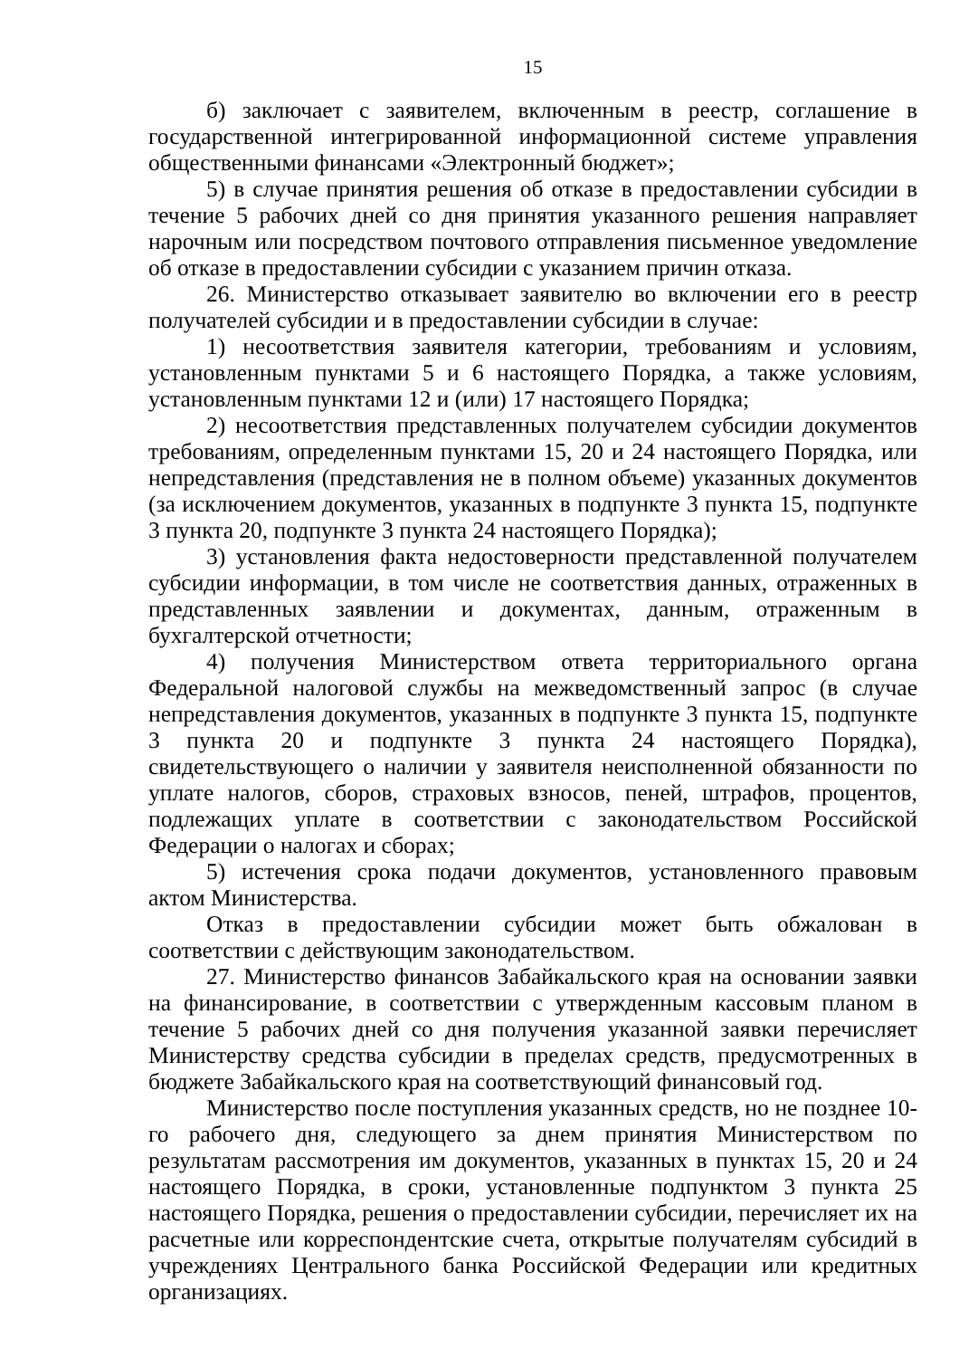15
б) заключает с заявителем, включенным в реестр, соглашение в государственной интегрированной информационной системе управления общественными финансами «Электронный бюджет»;
5) в случае принятия решения об отказе в предоставлении субсидии в течение 5 рабочих дней со дня принятия указанного решения направляет нарочным или посредством почтового отправления письменное уведомление об отказе в предоставлении субсидии с указанием причин отказа.
26. Министерство отказывает заявителю во включении его в реестр получателей субсидии и в предоставлении субсидии в случае:
1) несоответствия заявителя категории, требованиям и условиям, установленным пунктами 5 и 6 настоящего Порядка, а также условиям, установленным пунктами 12 и (или) 17 настоящего Порядка;
2) несоответствия представленных получателем субсидии документов требованиям, определенным пунктами 15, 20 и 24 настоящего Порядка, или непредставления (представления не в полном объеме) указанных документов (за исключением документов, указанных в подпункте 3 пункта 15, подпункте 3 пункта 20, подпункте 3 пункта 24 настоящего Порядка);
3) установления факта недостоверности представленной получателем субсидии информации, в том числе не соответствия данных, отраженных в представленных заявлении и документах, данным, отраженным в бухгалтерской отчетности;
4) получения Министерством ответа территориального органа Федеральной налоговой службы на межведомственный запрос (в случае непредставления документов, указанных в подпункте 3 пункта 15, подпункте 3 пункта 20 и подпункте 3 пункта 24 настоящего Порядка), свидетельствующего о наличии у заявителя неисполненной обязанности по уплате налогов, сборов, страховых взносов, пеней, штрафов, процентов, подлежащих уплате в соответствии с законодательством Российской Федерации о налогах и сборах;
5) истечения срока подачи документов, установленного правовым актом Министерства.
Отказ в предоставлении субсидии может быть обжалован в соответствии с действующим законодательством.
27. Министерство финансов Забайкальского края на основании заявки на финансирование, в соответствии с утвержденным кассовым планом в течение 5 рабочих дней со дня получения указанной заявки перечисляет Министерству средства субсидии в пределах средств, предусмотренных в бюджете Забайкальского края на соответствующий финансовый год.
Министерство после поступления указанных средств, но не позднее 10-го рабочего дня, следующего за днем принятия Министерством по результатам рассмотрения им документов, указанных в пунктах 15, 20 и 24 настоящего Порядка, в сроки, установленные подпунктом 3 пункта 25 настоящего Порядка, решения о предоставлении субсидии, перечисляет их на расчетные или корреспондентские счета, открытые получателям субсидий в учреждениях Центрального банка Российской Федерации или кредитных организациях.